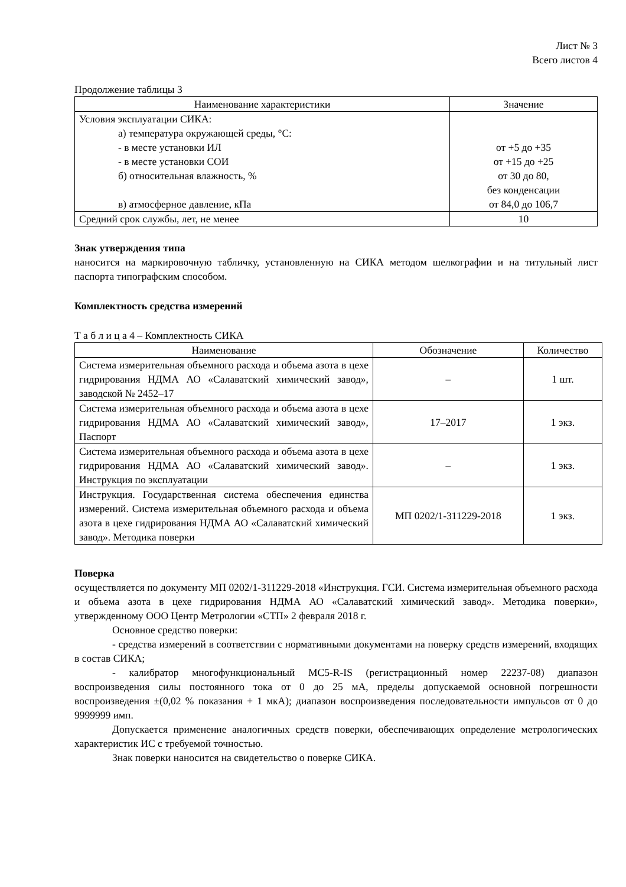Лист № 3
Всего листов 4
Продолжение таблицы 3
| Наименование характеристики | Значение |
| --- | --- |
| Условия эксплуатации СИКА: а) температура окружающей среды, °С: - в месте установки ИЛ - в месте установки СОИ б) относительная влажность, % в) атмосферное давление, кПа | от +5 до +35 от +15 до +25 от 30 до 80, без конденсации от 84,0 до 106,7 |
| Средний срок службы, лет, не менее | 10 |
Знак утверждения типа
наносится на маркировочную табличку, установленную на СИКА методом шелкографии и на титульный лист паспорта типографским способом.
Комплектность средства измерений
Т а б л и ц а 4 – Комплектность СИКА
| Наименование | Обозначение | Количество |
| --- | --- | --- |
| Система измерительная объемного расхода и объема азота в цехе гидрирования НДМА АО «Салаватский химический завод», заводской № 2452–17 | – | 1 шт. |
| Система измерительная объемного расхода и объема азота в цехе гидрирования НДМА АО «Салаватский химический завод», Паспорт | 17–2017 | 1 экз. |
| Система измерительная объемного расхода и объема азота в цехе гидрирования НДМА АО «Салаватский химический завод». Инструкция по эксплуатации | – | 1 экз. |
| Инструкция. Государственная система обеспечения единства измерений. Система измерительная объемного расхода и объема азота в цехе гидрирования НДМА АО «Салаватский химический завод». Методика поверки | МП 0202/1-311229-2018 | 1 экз. |
Поверка
осуществляется по документу МП 0202/1-311229-2018 «Инструкция. ГСИ. Система измерительная объемного расхода и объема азота в цехе гидрирования НДМА АО «Салаватский химический завод». Методика поверки», утвержденному ООО Центр Метрологии «СТП» 2 февраля 2018 г.
Основное средство поверки:
- средства измерений в соответствии с нормативными документами на поверку средств измерений, входящих в состав СИКА;
- калибратор многофункциональный MC5-R-IS (регистрационный номер 22237-08) диапазон воспроизведения силы постоянного тока от 0 до 25 мА, пределы допускаемой основной погрешности воспроизведения ±(0,02 % показания + 1 мкА); диапазон воспроизведения последовательности импульсов от 0 до 9999999 имп.
Допускается применение аналогичных средств поверки, обеспечивающих определение метрологических характеристик ИС с требуемой точностью.
Знак поверки наносится на свидетельство о поверке СИКА.